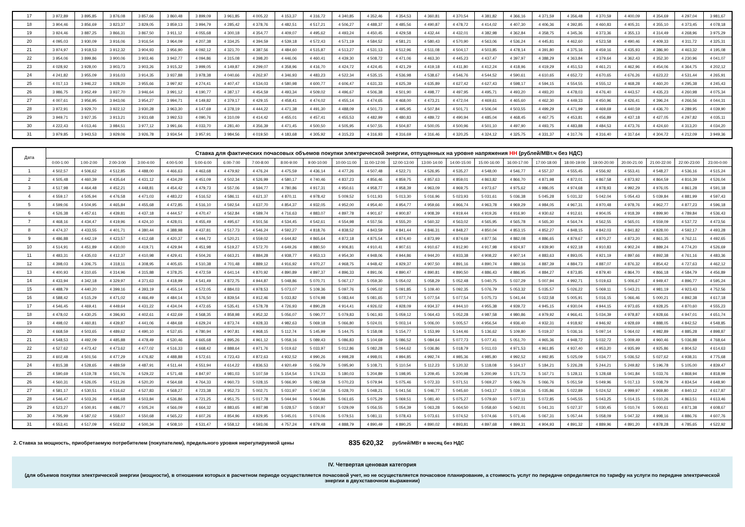| 17 | 3 972,89 | 3 895,85 | 3 876,08 | 3 857,66 | 3 860,48 | 3 899,09 | 3 961,85 | 4 005,22 | 4 153,37 | 4 316,72 | 4 340,85 | 4 352,46 | 4 354,53 | 4 360,81 | 4 370,54 | 4 381,82 | 4 366,16 | 4 371,59 | 4 356,48 | 4 370,59 | 4 400,09 | 4 354,69 | 4 297,04 | 3 981,67 |
| 18 | 3 904,46 | 3 856,69 | 3 823,37 | 3 829,05 | 3 859,13 | 3 994,79 | 4 285,42 | 4 378,76 | 4 482,51 | 4 517,21 | 4 506,27 | 4 488,37 | 4 485,56 | 4 490,87 | 4 478,72 | 4 414,02 | 4 407,30 | 4 406,36 | 4 392,85 | 4 460,83 | 4 405,31 | 4 355,10 | 4 373,45 | 4 078,18 |
| 19 | 3 924,46 | 3 887,25 | 3 866,31 | 3 867,50 | 3 911,12 | 4 055,68 | 4 300,18 | 4 354,77 | 4 409,07 | 4 495,62 | 4 493,24 | 4 450,45 | 4 429,58 | 4 432,44 | 4 432,01 | 4 382,98 | 4 362,84 | 4 358,75 | 4 345,36 | 4 373,36 | 4 355,13 | 4 314,49 | 4 268,96 | 3 975,29 |
| 20 | 4 095,03 | 3 930,09 | 3 916,06 | 3 916,54 | 3 964,09 | 4 207,38 | 4 334,25 | 4 394,59 | 4 539,18 | 4 572,43 | 4 571,19 | 4 584,52 | 4 581,21 | 4 580,43 | 4 570,90 | 4 563,06 | 4 536,24 | 4 445,81 | 4 462,60 | 4 523,58 | 4 490,46 | 4 409,33 | 4 311,72 | 4 325,31 |
| 21 | 3 974,97 | 3 918,53 | 3 912,32 | 3 904,93 | 3 956,90 | 4 092,12 | 4 321,70 | 4 387,56 | 4 484,60 | 4 515,87 | 4 513,27 | 4 531,13 | 4 512,96 | 4 511,08 | 4 504,17 | 4 503,85 | 4 478,14 | 4 391,80 | 4 375,16 | 4 459,16 | 4 435,93 | 4 386,90 | 4 463,32 | 4 195,08 |
| 22 | 3 954,06 | 3 899,86 | 3 900,06 | 3 903,46 | 3 942,77 | 4 094,86 | 4 315,08 | 4 398,20 | 4 446,06 | 4 460,41 | 4 439,30 | 4 508,72 | 4 471,06 | 4 463,30 | 4 445,23 | 4 437,47 | 4 397,97 | 4 388,29 | 4 363,84 | 4 379,64 | 4 362,43 | 4 352,30 | 4 230,96 | 4 041,07 |
| 23 | 4 028,92 | 3 928,00 | 3 903,73 | 3 903,26 | 3 915,32 | 3 999,05 | 4 149,87 | 4 299,07 | 4 358,96 | 4 416,70 | 4 424,72 | 4 424,45 | 4 421,29 | 4 419,18 | 4 411,80 | 4 412,24 | 4 418,96 | 4 419,29 | 4 451,53 | 4 461,21 | 4 462,96 | 4 454,06 | 4 364,75 | 4 202,12 |
| 24 | 4 241,82 | 3 955,09 | 3 916,03 | 3 914,35 | 3 937,88 | 3 978,38 | 4 040,66 | 4 262,97 | 4 346,93 | 4 483,23 | 4 522,34 | 4 535,15 | 4 536,98 | 4 538,67 | 4 546,76 | 4 544,52 | 4 590,61 | 4 610,65 | 4 652,72 | 4 670,65 | 4 676,26 | 4 623,22 | 4 531,44 | 4 265,91 |
| 25 | 4 017,13 | 3 946,22 | 3 928,20 | 3 955,66 | 3 997,92 | 4 274,41 | 4 407,47 | 4 534,03 | 4 580,98 | 4 600,77 | 4 606,47 | 4 631,33 | 4 625,39 | 4 635,89 | 4 627,42 | 4 627,43 | 4 598,17 | 4 594,15 | 4 554,55 | 4 555,12 | 4 468,28 | 4 460,20 | 4 295,38 | 4 245,43 |
| 26 | 3 986,75 | 3 952,49 | 3 937,70 | 3 946,64 | 3 991,12 | 4 190,77 | 4 387,17 | 4 454,59 | 4 493,34 | 4 509,02 | 4 496,67 | 4 506,38 | 4 501,90 | 4 498,77 | 4 497,95 | 4 495,71 | 4 493,20 | 4 493,20 | 4 478,03 | 4 476,40 | 4 443,57 | 4 435,23 | 4 260,98 | 4 075,34 |
| 27 | 4 007,61 | 3 956,95 | 3 943,06 | 3 954,27 | 3 994,71 | 4 149,82 | 4 379,17 | 4 429,15 | 4 458,41 | 4 474,02 | 4 455,14 | 4 474,65 | 4 468,00 | 4 473,21 | 4 472,04 | 4 469,61 | 4 465,60 | 4 462,30 | 4 449,33 | 4 450,96 | 4 426,41 | 4 396,24 | 4 266,56 | 4 044,31 |
| 28 | 3 972,91 | 3 929,70 | 3 922,12 | 3 930,28 | 3 963,30 | 4 147,69 | 4 378,19 | 4 444,22 | 4 471,38 | 4 491,30 | 4 488,09 | 4 501,73 | 4 495,95 | 4 507,84 | 4 501,71 | 4 506,04 | 4 503,55 | 4 499,29 | 4 471,99 | 4 469,69 | 4 440,59 | 4 436,70 | 4 289,95 | 4 039,90 |
| 29 | 3 949,71 | 3 927,35 | 3 913,21 | 3 931,68 | 3 992,53 | 4 090,76 | 4 310,09 | 4 414,42 | 4 455,01 | 4 457,41 | 4 455,53 | 4 482,99 | 4 480,83 | 4 489,72 | 4 490,94 | 4 485,04 | 4 468,45 | 4 467,75 | 4 453,81 | 4 456,89 | 4 437,18 | 4 427,05 | 4 297,82 | 4 035,11 |
| 30 | 4 222,43 | 4 013,46 | 3 984,51 | 3 977,12 | 3 991,66 | 4 033,70 | 4 281,40 | 4 356,39 | 4 471,45 | 4 500,50 | 4 505,95 | 4 507,55 | 4 504,87 | 4 500,05 | 4 500,96 | 4 501,10 | 4 497,90 | 4 493,75 | 4 483,88 | 4 484,53 | 4 473,76 | 4 424,60 | 4 313,20 | 4 034,20 |
| 31 | 3 979,85 | 3 943,53 | 3 929,06 | 3 926,78 | 3 934,54 | 3 957,91 | 3 984,56 | 4 019,50 | 4 183,68 | 4 305,92 | 4 315,23 | 4 316,93 | 4 316,69 | 4 316,46 | 4 320,25 | 4 324,12 | 4 325,75 | 4 331,37 | 4 317,76 | 4 316,40 | 4 317,64 | 4 304,72 | 4 212,09 | 3 949,36 |
| Дата | Ставка для фактических почасовых объемов покупки электрической энергии, отпущенных на уровне напряжения НН (рублей/МВт.ч без НДС) | | | | | | | | | | | | | | | | | | | | | | | |
| --- | --- | --- | --- | --- | --- | --- | --- | --- | --- | --- | --- | --- | --- | --- | --- | --- | --- | --- | --- | --- | --- | --- | --- | --- |
| | 0:00-1:00 | 1:00-2:00 | 2:00-3:00 | 3:00-4:00 | 4:00-5:00 | 5:00-6:00 | 6:00-7:00 | 7:00-8:00 | 8:00-9:00 | 9:00-10:00 | 10:00-11:00 | 11:00-12:00 | 12:00-13:00 | 13:00-14:00 | 14:00-15:00 | 15:00-16:00 | 16:00-17:00 | 17:00-18:00 | 18:00-19:00 | 19:00-20:00 | 20:00-21:00 | 21:00-22:00 | 22:00-23:00 | 23:00-0:00 |
| 1 | 4 502,57 | 4 506,62 | 4 512,85 | 4 488,00 | 4 466,63 | 4 463,68 | 4 479,92 | 4 476,24 | 4 475,59 | 4 436,14 | 4 477,26 | 4 507,48 | 4 522,71 | 4 526,95 | 4 535,27 | 4 548,00 | 4 546,77 | 4 557,37 | 4 555,45 | 4 556,92 | 4 553,41 | 4 548,27 | 4 536,16 | 4 515,24 |
| 2 | 4 505,48 | 4 460,39 | 4 435,64 | 4 431,12 | 4 434,29 | 4 451,09 | 4 502,34 | 4 526,99 | 4 580,17 | 4 740,46 | 4 837,23 | 4 856,46 | 4 859,75 | 4 857,63 | 4 859,01 | 4 863,82 | 4 866,70 | 4 871,98 | 4 872,01 | 4 867,58 | 4 873,92 | 4 864,59 | 4 816,39 | 4 526,04 |
| 3 | 4 517,98 | 4 464,48 | 4 452,21 | 4 448,81 | 4 454,42 | 4 479,73 | 4 557,06 | 4 594,77 | 4 780,86 | 4 917,31 | 4 950,61 | 4 958,77 | 4 958,39 | 4 963,09 | 4 969,75 | 4 973,67 | 4 975,62 | 4 986,05 | 4 974,68 | 4 978,93 | 4 992,29 | 4 976,05 | 4 861,28 | 4 591,18 |
| 4 | 4 559,17 | 4 505,94 | 4 476,58 | 4 471,03 | 4 483,22 | 4 516,52 | 4 586,11 | 4 621,37 | 4 870,11 | 4 978,42 | 5 009,52 | 5 011,93 | 5 013,30 | 5 016,96 | 5 023,93 | 5 031,61 | 5 036,38 | 5 045,28 | 5 031,32 | 5 042,04 | 5 054,43 | 5 039,84 | 4 881,99 | 4 597,43 |
| 5 | 4 599,06 | 4 504,95 | 4 465,84 | 4 455,68 | 4 472,85 | 4 516,10 | 4 592,54 | 4 637,70 | 4 854,37 | 4 932,05 | 4 952,00 | 4 954,40 | 4 954,77 | 4 959,66 | 4 966,74 | 4 963,78 | 4 969,29 | 4 984,05 | 4 967,31 | 4 970,48 | 4 978,76 | 4 962,77 | 4 877,23 | 4 596,18 |
| 6 | 4 526,38 | 4 457,61 | 4 439,81 | 4 437,18 | 4 444,57 | 4 470,47 | 4 562,84 | 4 589,74 | 4 716,63 | 4 883,07 | 4 897,78 | 4 901,67 | 4 900,87 | 4 908,39 | 4 919,44 | 4 919,26 | 4 916,90 | 4 930,62 | 4 912,61 | 4 904,05 | 4 918,39 | 4 899,90 | 4 789,84 | 4 536,43 |
| 7 | 4 468,16 | 4 434,47 | 4 419,96 | 4 424,10 | 4 428,01 | 4 455,49 | 4 495,67 | 4 501,56 | 4 534,45 | 4 542,61 | 4 554,98 | 4 557,56 | 4 555,20 | 4 560,32 | 4 563,02 | 4 565,95 | 4 565,78 | 4 565,30 | 4 564,74 | 4 562,55 | 4 565,01 | 4 559,09 | 4 537,72 | 4 473,56 |
| 8 | 4 474,37 | 4 433,55 | 4 401,71 | 4 380,44 | 4 388,98 | 4 437,81 | 4 517,73 | 4 546,24 | 4 592,27 | 4 818,76 | 4 838,52 | 4 843,59 | 4 841,44 | 4 846,31 | 4 848,27 | 4 850,04 | 4 853,15 | 4 852,27 | 4 848,15 | 4 842,03 | 4 841,82 | 4 828,00 | 4 592,17 | 4 493,28 |
| 9 | 4 486,88 | 4 442,19 | 4 423,57 | 4 412,68 | 4 420,37 | 4 444,72 | 4 520,21 | 4 559,02 | 4 644,82 | 4 865,64 | 4 872,18 | 4 875,54 | 4 874,40 | 4 873,99 | 4 874,69 | 4 877,56 | 4 882,08 | 4 886,65 | 4 879,67 | 4 870,27 | 4 873,20 | 4 861,35 | 4 762,11 | 4 492,65 |
| 10 | 4 514,91 | 4 451,89 | 4 430,00 | 4 419,71 | 4 429,94 | 4 451,98 | 4 519,27 | 4 572,70 | 4 649,26 | 4 880,50 | 4 906,81 | 4 910,41 | 4 907,61 | 4 910,67 | 4 912,90 | 4 917,98 | 4 924,97 | 4 939,90 | 4 922,18 | 4 910,83 | 4 902,24 | 4 889,24 | 4 774,20 | 4 526,69 |
| 11 | 4 483,31 | 4 435,03 | 4 412,37 | 4 410,98 | 4 429,41 | 4 504,26 | 4 663,21 | 4 884,28 | 4 938,77 | 4 953,13 | 4 954,30 | 4 948,06 | 4 944,86 | 4 944,20 | 4 933,38 | 4 908,22 | 4 907,14 | 4 883,63 | 4 893,05 | 4 921,19 | 4 897,66 | 4 892,38 | 4 761,16 | 4 483,36 |
| 12 | 4 398,03 | 4 306,75 | 4 318,11 | 4 308,95 | 4 405,65 | 4 510,38 | 4 701,48 | 4 889,12 | 4 916,92 | 4 970,27 | 4 968,75 | 4 948,42 | 4 929,37 | 4 907,50 | 4 891,16 | 4 890,74 | 4 889,16 | 4 887,39 | 4 884,73 | 4 887,07 | 4 876,32 | 4 854,42 | 4 727,63 | 4 462,12 |
| 13 | 4 400,93 | 4 310,65 | 4 314,96 | 4 315,88 | 4 378,25 | 4 472,59 | 4 641,14 | 4 870,92 | 4 890,89 | 4 897,37 | 4 896,33 | 4 891,06 | 4 890,47 | 4 890,81 | 4 890,50 | 4 886,43 | 4 886,95 | 4 884,27 | 4 873,85 | 4 879,40 | 4 864,70 | 4 866,18 | 4 584,79 | 4 456,89 |
| 14 | 4 433,94 | 4 342,18 | 4 329,97 | 4 371,63 | 4 418,99 | 4 541,49 | 4 872,75 | 4 944,87 | 5 048,86 | 5 070,71 | 5 067,17 | 5 059,30 | 5 054,02 | 5 058,29 | 5 052,48 | 5 040,75 | 5 037,29 | 5 007,94 | 4 992,71 | 5 019,63 | 5 006,67 | 4 949,47 | 4 896,77 | 4 595,24 |
| 15 | 4 488,79 | 4 440,20 | 4 399,16 | 4 393,19 | 4 455,14 | 4 572,05 | 4 884,03 | 4 978,53 | 5 073,07 | 5 109,36 | 5 097,76 | 5 095,02 | 5 091,85 | 5 109,40 | 5 092,35 | 5 076,79 | 5 053,32 | 5 035,57 | 5 026,22 | 5 069,11 | 5 043,21 | 4 981,19 | 4 923,43 | 4 752,56 |
| 16 | 4 588,42 | 4 515,29 | 4 471,02 | 4 466,49 | 4 484,14 | 4 576,50 | 4 839,54 | 4 912,46 | 5 033,82 | 5 074,98 | 5 083,44 | 5 081,65 | 5 077,74 | 5 077,54 | 5 077,54 | 5 075,73 | 5 041,44 | 5 022,58 | 5 005,91 | 5 016,15 | 5 066,46 | 5 000,21 | 4 892,38 | 4 617,18 |
| 17 | 4 546,45 | 4 469,41 | 4 449,64 | 4 431,22 | 4 434,04 | 4 472,65 | 4 535,41 | 4 578,78 | 4 726,93 | 4 890,28 | 4 914,41 | 4 926,02 | 4 928,09 | 4 934,37 | 4 944,10 | 4 955,38 | 4 939,72 | 4 945,15 | 4 930,04 | 4 944,15 | 4 973,65 | 4 928,25 | 4 870,60 | 4 555,23 |
| 18 | 4 478,02 | 4 430,25 | 4 396,93 | 4 402,61 | 4 432,69 | 4 568,35 | 4 858,98 | 4 952,32 | 5 056,07 | 5 090,77 | 5 079,83 | 5 061,93 | 5 059,12 | 5 064,43 | 5 052,28 | 4 987,58 | 4 980,86 | 4 979,92 | 4 966,41 | 5 034,39 | 4 978,87 | 4 928,66 | 4 947,01 | 4 651,74 |
| 19 | 4 498,02 | 4 460,81 | 4 439,87 | 4 441,06 | 4 484,68 | 4 629,24 | 4 873,74 | 4 928,33 | 4 982,63 | 5 069,18 | 5 066,80 | 5 024,01 | 5 003,14 | 5 006,00 | 5 005,57 | 4 956,54 | 4 936,40 | 4 932,31 | 4 918,92 | 4 946,92 | 4 928,69 | 4 888,05 | 4 842,52 | 4 548,85 |
| 20 | 4 668,59 | 4 503,65 | 4 489,62 | 4 490,10 | 4 537,65 | 4 780,94 | 4 907,81 | 4 968,15 | 5 112,74 | 5 145,99 | 5 144,75 | 5 158,08 | 5 154,77 | 5 153,99 | 5 144,46 | 5 136,62 | 5 109,80 | 5 019,37 | 5 036,16 | 5 097,14 | 5 064,02 | 4 982,89 | 4 885,28 | 4 898,87 |
| 21 | 4 548,53 | 4 492,09 | 4 485,88 | 4 478,49 | 4 530,46 | 4 665,68 | 4 895,26 | 4 961,12 | 5 058,16 | 5 089,43 | 5 086,83 | 5 104,69 | 5 086,52 | 5 084,64 | 5 077,73 | 5 077,41 | 5 051,70 | 4 965,36 | 4 948,72 | 5 032,72 | 5 009,49 | 4 960,46 | 5 036,88 | 4 768,64 |
| 22 | 4 527,62 | 4 473,42 | 4 473,62 | 4 477,02 | 4 516,33 | 4 668,42 | 4 888,64 | 4 971,76 | 5 019,62 | 5 033,97 | 5 012,86 | 5 082,28 | 5 044,62 | 5 036,86 | 5 018,79 | 5 011,03 | 4 971,53 | 4 961,85 | 4 937,40 | 4 953,20 | 4 935,99 | 4 925,86 | 4 804,52 | 4 614,63 |
| 23 | 4 602,48 | 4 501,56 | 4 477,29 | 4 476,82 | 4 488,88 | 4 572,61 | 4 723,43 | 4 872,63 | 4 932,52 | 4 990,26 | 4 998,28 | 4 998,01 | 4 994,85 | 4 992,74 | 4 985,36 | 4 985,80 | 4 992,52 | 4 992,85 | 5 025,09 | 5 034,77 | 5 036,52 | 5 027,62 | 4 938,31 | 4 775,68 |
| 24 | 4 815,38 | 4 528,65 | 4 489,59 | 4 487,91 | 4 511,44 | 4 551,94 | 4 614,22 | 4 836,53 | 4 920,49 | 5 056,79 | 5 095,90 | 5 108,71 | 5 110,54 | 5 112,23 | 5 120,32 | 5 118,08 | 5 164,17 | 5 184,21 | 5 226,28 | 5 244,21 | 5 249,82 | 5 196,78 | 5 105,00 | 4 839,47 |
| 25 | 4 590,69 | 4 519,78 | 4 501,76 | 4 529,22 | 4 571,48 | 4 847,97 | 4 981,03 | 5 107,59 | 5 154,54 | 5 174,33 | 5 180,03 | 5 204,89 | 5 198,95 | 5 209,45 | 5 200,98 | 5 200,99 | 5 171,73 | 5 167,71 | 5 128,11 | 5 128,68 | 5 041,84 | 5 033,76 | 4 868,94 | 4 818,99 |
| 26 | 4 560,31 | 4 526,05 | 4 511,26 | 4 520,20 | 4 564,68 | 4 764,33 | 4 960,73 | 5 028,15 | 5 066,90 | 5 082,58 | 5 070,23 | 5 079,94 | 5 075,46 | 5 072,33 | 5 071,51 | 5 069,27 | 5 066,76 | 5 066,76 | 5 051,59 | 5 049,96 | 5 017,13 | 5 008,79 | 4 834,54 | 4 648,90 |
| 27 | 4 581,17 | 4 530,51 | 4 516,62 | 4 527,83 | 4 568,27 | 4 723,38 | 4 952,73 | 5 002,71 | 5 031,97 | 5 047,58 | 5 028,70 | 5 048,21 | 5 041,56 | 5 046,77 | 5 045,60 | 5 043,17 | 5 039,16 | 5 035,86 | 5 022,89 | 5 024,52 | 4 999,97 | 4 969,80 | 4 840,12 | 4 617,87 |
| 28 | 4 546,47 | 4 503,26 | 4 495,68 | 4 503,84 | 4 536,86 | 4 721,25 | 4 951,75 | 5 017,78 | 5 044,94 | 5 064,86 | 5 061,65 | 5 075,29 | 5 069,51 | 5 081,40 | 5 075,27 | 5 079,60 | 5 077,11 | 5 072,85 | 5 045,55 | 5 043,25 | 5 014,15 | 5 010,26 | 4 863,51 | 4 613,46 |
| 29 | 4 523,27 | 4 500,91 | 4 486,77 | 4 505,24 | 4 566,09 | 4 664,32 | 4 883,65 | 4 987,98 | 5 028,57 | 5 030,97 | 5 029,09 | 5 056,55 | 5 054,39 | 5 063,28 | 5 064,50 | 5 058,60 | 5 042,01 | 5 041,31 | 5 027,37 | 5 030,45 | 5 010,74 | 5 000,61 | 4 871,38 | 4 608,67 |
| 30 | 4 795,99 | 4 587,02 | 4 558,07 | 4 550,68 | 4 565,22 | 4 607,26 | 4 854,96 | 4 929,95 | 5 045,01 | 5 074,06 | 5 079,51 | 5 081,11 | 5 078,43 | 5 073,61 | 5 074,52 | 5 074,66 | 5 071,46 | 5 067,31 | 5 057,44 | 5 058,09 | 5 047,32 | 4 998,16 | 4 886,76 | 4 607,76 |
| 31 | 4 553,41 | 4 517,09 | 4 502,62 | 4 500,34 | 4 508,10 | 4 531,47 | 4 558,12 | 4 593,06 | 4 757,24 | 4 879,48 | 4 888,79 | 4 890,49 | 4 890,25 | 4 890,02 | 4 893,81 | 4 897,68 | 4 899,31 | 4 904,93 | 4 891,32 | 4 889,96 | 4 891,20 | 4 878,28 | 4 785,65 | 4 522,92 |
2. Ставка за мощность, приобретаемую потребителем (покупателем), предельного уровня нерегулируемой цены 835 620,32 рублей/МВт в месяц без НДС
IV. Четвертая ценовая категория
(для объемов покупки электрической энергии (мощности), в отношении которых в расчетном периоде осуществляется почасовой учет, но не осуществляется почасовое планирование, а стоимость услуг по передаче определяется по тарифу на услуги по передаче электрической энергии в двухставочном выражении)